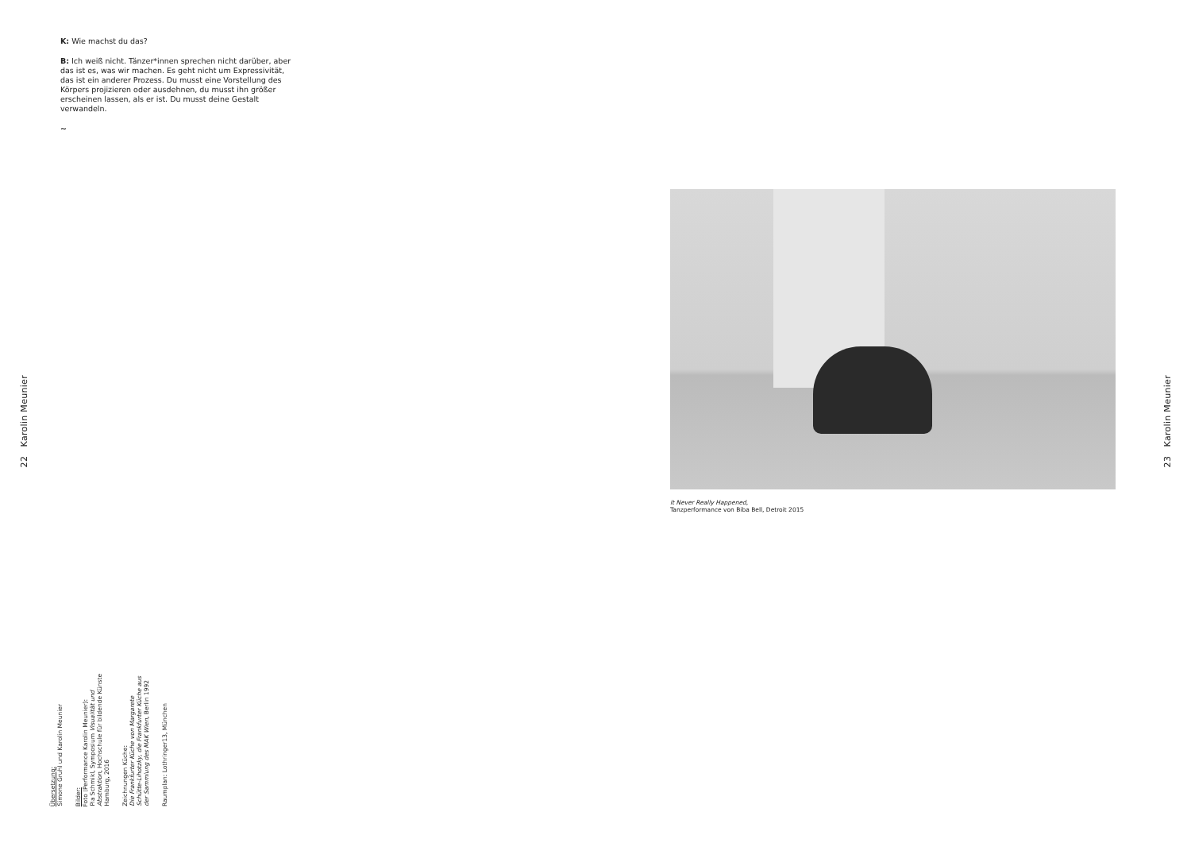22 Karolin Meunier
K: Wie machst du das?
B: Ich weiß nicht. Tänzer*innen sprechen nicht darüber, aber das ist es, was wir machen. Es geht nicht um Expressivität, das ist ein anderer Prozess. Du musst eine Vorstellung des Körpers projizieren oder ausdehnen, du musst ihn größer erscheinen lassen, als er ist. Du musst deine Gestalt verwandeln.
~
Übersetzung:
Simone Gruhl und Karolin Meunier
Bilder:
Foto (Performance Karolin Meunier):
Pia Schmikl, Symposium Visualität und Abstraktion, Hochschule für bildende Künste Hamburg, 2016
Zeichnungen Küche:
Die Frankfurter Küche von Margarete Schütte-Lihotzky, die Frankfurter Küche aus der Sammlung des MAK Wien, Berlin 1992
Raumplan: Lothringer13, München
It Never Really Happened,
Tanzperformance von Biba Bell, Detroit 2015
23 Karolin Meunier